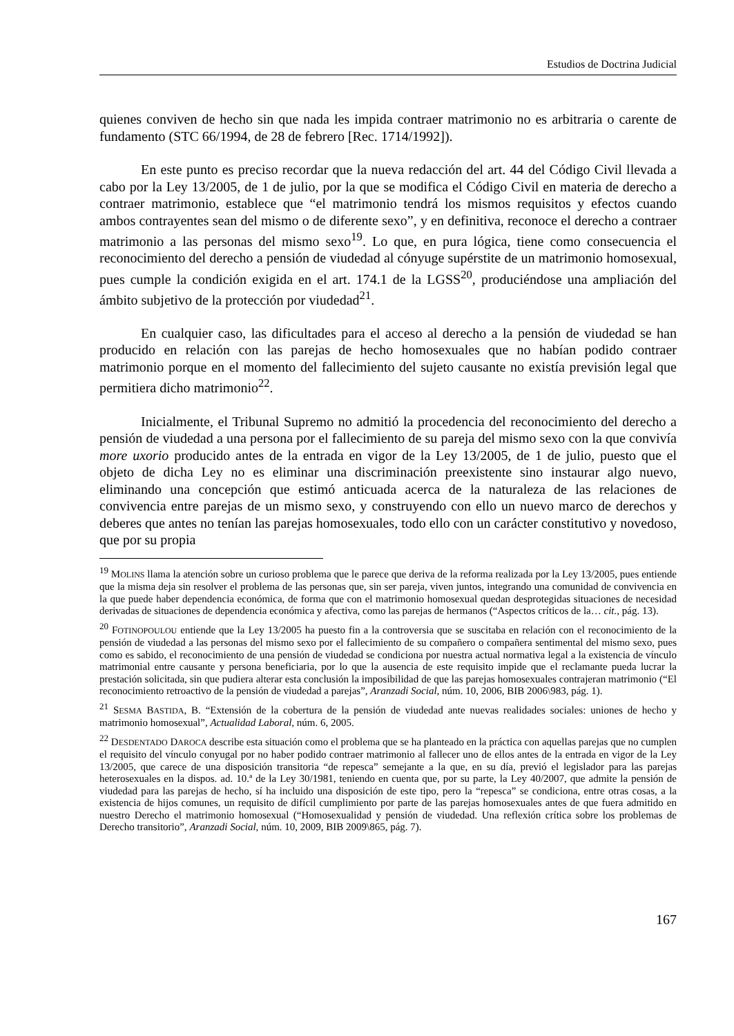Estudios de Doctrina Judicial
quienes conviven de hecho sin que nada les impida contraer matrimonio no es arbitraria o carente de fundamento (STC 66/1994, de 28 de febrero [Rec. 1714/1992]).
En este punto es preciso recordar que la nueva redacción del art. 44 del Código Civil llevada a cabo por la Ley 13/2005, de 1 de julio, por la que se modifica el Código Civil en materia de derecho a contraer matrimonio, establece que “el matrimonio tendrá los mismos requisitos y efectos cuando ambos contrayentes sean del mismo o de diferente sexo”, y en definitiva, reconoce el derecho a contraer matrimonio a las personas del mismo sexo<sup>19</sup>. Lo que, en pura lógica, tiene como consecuencia el reconocimiento del derecho a pensión de viudedad al cónyuge supérstite de un matrimonio homosexual, pues cumple la condición exigida en el art. 174.1 de la LGSS<sup>20</sup>, produciéndose una ampliación del ámbito subjetivo de la protección por viudedad<sup>21</sup>.
En cualquier caso, las dificultades para el acceso al derecho a la pensión de viudedad se han producido en relación con las parejas de hecho homosexuales que no habían podido contraer matrimonio porque en el momento del fallecimiento del sujeto causante no existía previsión legal que permitiera dicho matrimonio<sup>22</sup>.
Inicialmente, el Tribunal Supremo no admitió la procedencia del reconocimiento del derecho a pensión de viudedad a una persona por el fallecimiento de su pareja del mismo sexo con la que convivía more uxorio producido antes de la entrada en vigor de la Ley 13/2005, de 1 de julio, puesto que el objeto de dicha Ley no es eliminar una discriminación preexistente sino instaurar algo nuevo, eliminando una concepción que estimó anticuada acerca de la naturaleza de las relaciones de convivencia entre parejas de un mismo sexo, y construyendo con ello un nuevo marco de derechos y deberes que antes no tenían las parejas homosexuales, todo ello con un carácter constitutivo y novedoso, que por su propia
<sup>19</sup> MOLINS llama la atención sobre un curioso problema que le parece que deriva de la reforma realizada por la Ley 13/2005, pues entiende que la misma deja sin resolver el problema de las personas que, sin ser pareja, viven juntos, integrando una comunidad de convivencia en la que puede haber dependencia económica, de forma que con el matrimonio homosexual quedan desprotegidas situaciones de necesidad derivadas de situaciones de dependencia económica y afectiva, como las parejas de hermanos (“Aspectos críticos de la… cit., pág. 13).
<sup>20</sup> FOTINOPOULOU entiende que la Ley 13/2005 ha puesto fin a la controversia que se suscitaba en relación con el reconocimiento de la pensión de viudedad a las personas del mismo sexo por el fallecimiento de su compañero o compañera sentimental del mismo sexo, pues como es sabido, el reconocimiento de una pensión de viudedad se condiciona por nuestra actual normativa legal a la existencia de vínculo matrimonial entre causante y persona beneficiaria, por lo que la ausencia de este requisito impide que el reclamante pueda lucrar la prestación solicitada, sin que pudiera alterar esta conclusión la imposibilidad de que las parejas homosexuales contrajeran matrimonio (“El reconocimiento retroactivo de la pensión de viudedad a parejas”, Aranzadi Social, núm. 10, 2006, BIB 2006\983, pág. 1).
<sup>21</sup> SESMA BASTIDA, B. “Extensión de la cobertura de la pensión de viudedad ante nuevas realidades sociales: uniones de hecho y matrimonio homosexual”, Actualidad Laboral, núm. 6, 2005.
<sup>22</sup> DESDENTADO DAROCA describe esta situación como el problema que se ha planteado en la práctica con aquellas parejas que no cumplen el requisito del vínculo conyugal por no haber podido contraer matrimonio al fallecer uno de ellos antes de la entrada en vigor de la Ley 13/2005, que carece de una disposición transitoria “de repesca” semejante a la que, en su día, previó el legislador para las parejas heterosexuales en la dispos. ad. 10.ª de la Ley 30/1981, teniendo en cuenta que, por su parte, la Ley 40/2007, que admite la pensión de viudedad para las parejas de hecho, sí ha incluido una disposición de este tipo, pero la “repesca” se condiciona, entre otras cosas, a la existencia de hijos comunes, un requisito de difícil cumplimiento por parte de las parejas homosexuales antes de que fuera admitido en nuestro Derecho el matrimonio homosexual (“Homosexualidad y pensión de viudedad. Una reflexión crítica sobre los problemas de Derecho transitorio”, Aranzadi Social, núm. 10, 2009, BIB 2009\865, pág. 7).
167